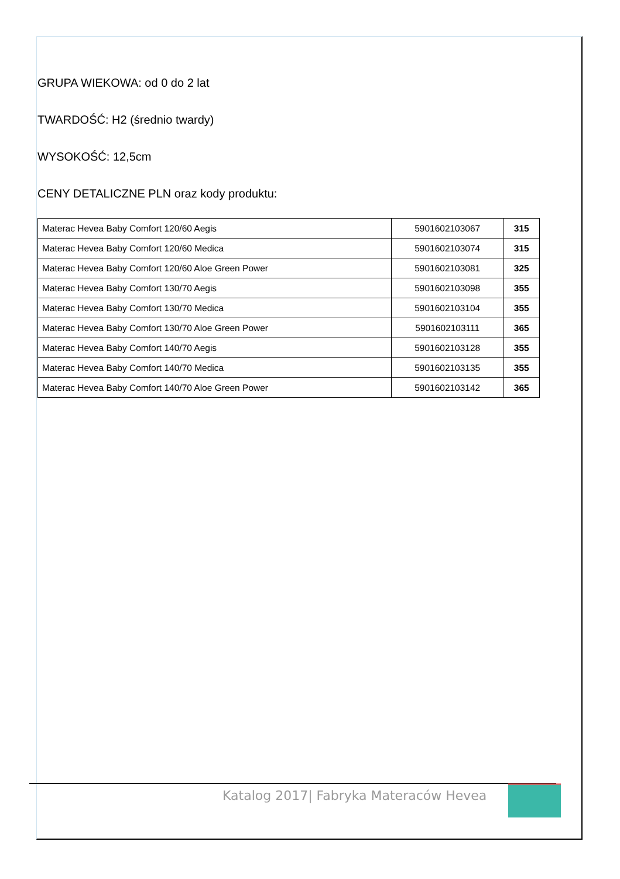GRUPA WIEKOWA: od 0 do 2 lat
TWARDOŚĆ: H2 (średnio twardy)
WYSOKOŚĆ: 12,5cm
CENY DETALICZNE PLN oraz kody produktu:
| Materac Hevea Baby Comfort 120/60 Aegis | 5901602103067 | 315 |
| Materac Hevea Baby Comfort 120/60 Medica | 5901602103074 | 315 |
| Materac Hevea Baby Comfort 120/60 Aloe Green Power | 5901602103081 | 325 |
| Materac Hevea Baby Comfort 130/70 Aegis | 5901602103098 | 355 |
| Materac Hevea Baby Comfort 130/70 Medica | 5901602103104 | 355 |
| Materac Hevea Baby Comfort 130/70 Aloe Green Power | 5901602103111 | 365 |
| Materac Hevea Baby Comfort 140/70 Aegis | 5901602103128 | 355 |
| Materac Hevea Baby Comfort 140/70 Medica | 5901602103135 | 355 |
| Materac Hevea Baby Comfort 140/70 Aloe Green Power | 5901602103142 | 365 |
Katalog 2017| Fabryka Materaców Hevea